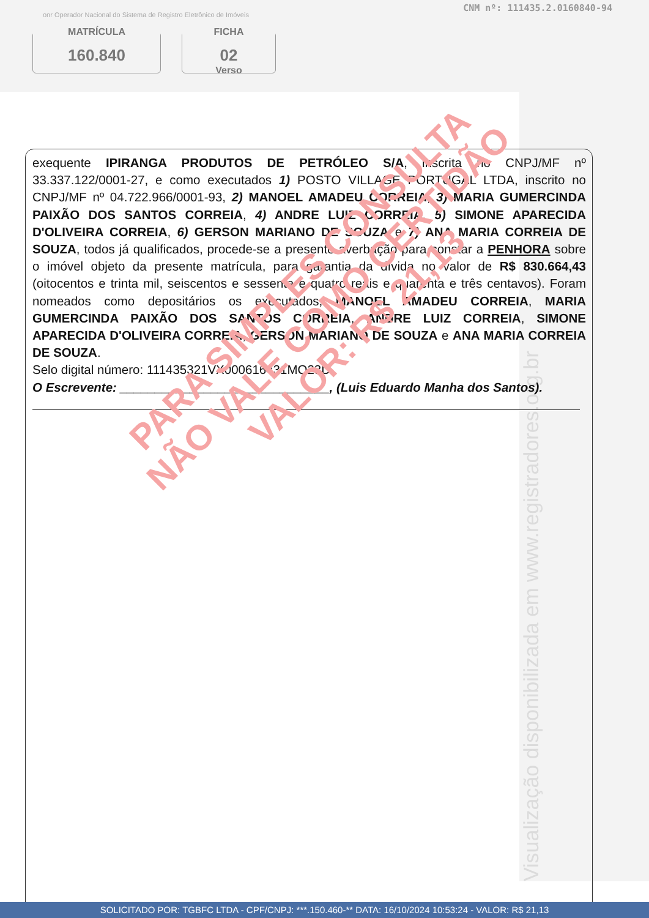CNM nº: 111435.2.0160840-94
onr Operador Nacional do Sistema de Registro Eletrônico de Imóveis
MATRÍCULA
160.840
FICHA
02
Verso
Visualização disponibilizada em www.registradores.org.br
exequente IPIRANGA PRODUTOS DE PETRÓLEO S/A, inscrita no CNPJ/MF nº 33.337.122/0001-27, e como executados 1) POSTO VILLAGE PORTUGAL LTDA, inscrito no CNPJ/MF nº 04.722.966/0001-93, 2) MANOEL AMADEU CORREIA, 3) MARIA GUMERCINDA PAIXÃO DOS SANTOS CORREIA, 4) ANDRE LUIZ CORREIA, 5) SIMONE APARECIDA D'OLIVEIRA CORREIA, 6) GERSON MARIANO DE SOUZA e 7) ANA MARIA CORREIA DE SOUZA, todos já qualificados, procede-se a presente averbação para constar a PENHORA sobre o imóvel objeto da presente matrícula, para garantia da dívida no valor de R$ 830.664,43 (oitocentos e trinta mil, seiscentos e sessenta e quatro reais e quarenta e três centavos). Foram nomeados como depositários os executados, MANOEL AMADEU CORREIA, MARIA GUMERCINDA PAIXÃO DOS SANTOS CORREIA, ANDRE LUIZ CORREIA, SIMONE APARECIDA D'OLIVEIRA CORREIA, GERSON MARIANO DE SOUZA e ANA MARIA CORREIA DE SOUZA.
Selo digital número: 111435321VX000616431MQ23D.
O Escrevente: ______________________________, (Luis Eduardo Manha dos Santos).
PARA SIMPLES CONSULTA
NÃO VALE COMO CERTIDÃO
VALOR: R$ 21,13
SOLICITADO POR: TGBFC LTDA - CPF/CNPJ: ***.150.460-** DATA: 16/10/2024 10:53:24 - VALOR: R$ 21,13